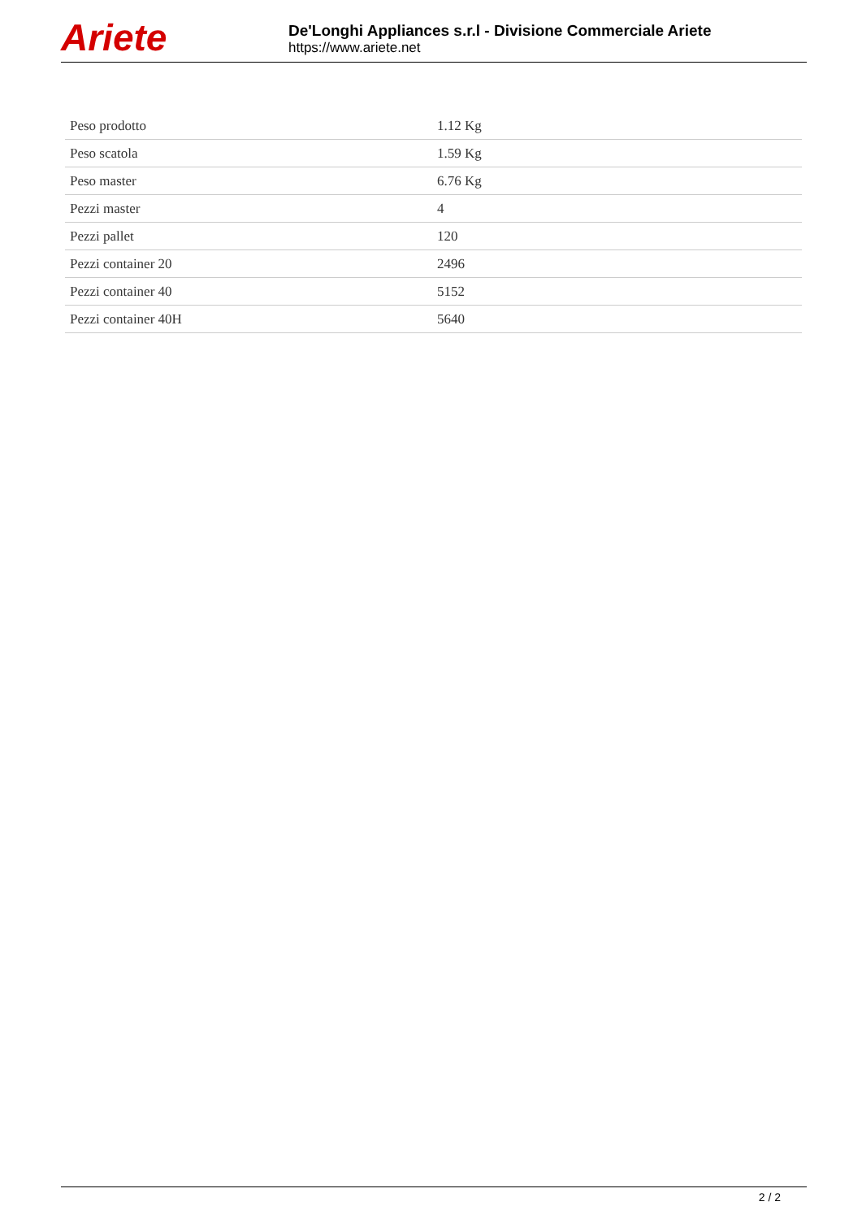Ariete
De'Longhi Appliances s.r.l - Divisione Commerciale Ariete
https://www.ariete.net
| Peso prodotto | 1.12 Kg |
| Peso scatola | 1.59 Kg |
| Peso master | 6.76 Kg |
| Pezzi master | 4 |
| Pezzi pallet | 120 |
| Pezzi container 20 | 2496 |
| Pezzi container 40 | 5152 |
| Pezzi container 40H | 5640 |
2 / 2